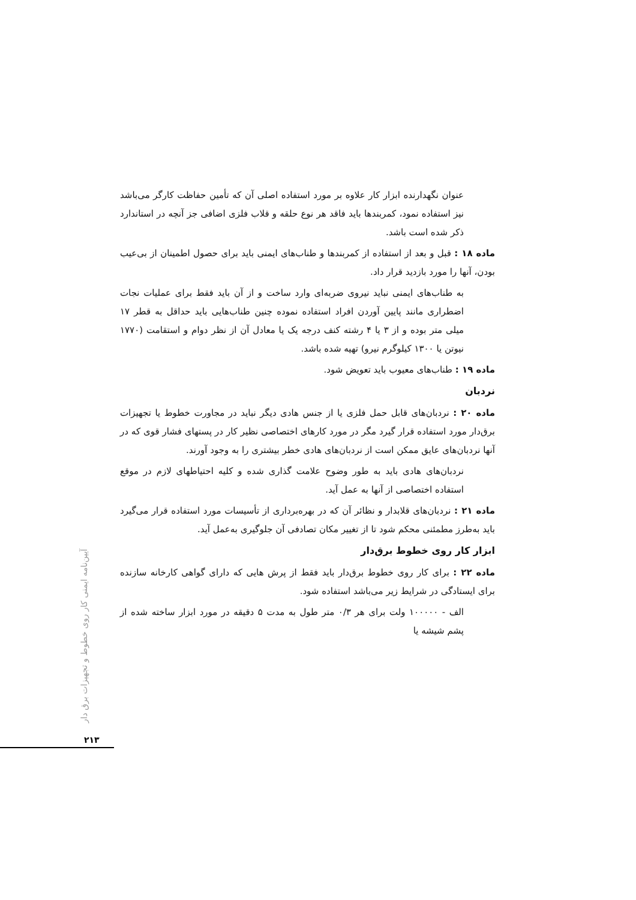عنوان نگهدارنده ابزار کار علاوه بر مورد استفاده اصلی آن که تأمین حفاظت کارگر می‌باشد نیز استفاده نمود، کمربندها باید فاقد هر نوع حلقه و قلاب فلزی اضافی جز آنچه در استاندارد ذکر شده است باشد.
ماده ۱۸ : قبل و بعد از استفاده از کمربندها و طناب‌های ایمنی باید برای حصول اطمینان از بی‌عیب بودن، آنها را مورد بازدید قرار داد.
به طناب‌های ایمنی نباید نیروی ضربه‌ای وارد ساخت و از آن باید فقط برای عملیات نجات اضطراری مانند پایین آوردن افراد استفاده نموده چنین طناب‌هایی باید حداقل به قطر ۱۷ میلی متر بوده و از ۳ یا ۴ رشته کنف درجه یک یا معادل آن از نظر دوام و استقامت (۱۷۷۰ نیوتن یا ۱۳۰۰ کیلوگرم نیرو) تهیه شده باشد.
ماده ۱۹ : طناب‌های معیوب باید تعویض شود.
نردبان
ماده ۲۰ : نردبان‌های قابل حمل فلزی یا از جنس هادی دیگر نباید در مجاورت خطوط یا تجهیزات برق‌دار مورد استفاده قرار گیرد مگر در مورد کارهای اختصاصی نظیر کار در پستهای فشار قوی که در آنها نردبان‌های عایق ممکن است از نردبان‌های هادی خطر بیشتری را به وجود آورند.
نردبان‌های هادی باید به طور وضوح علامت گذاری شده و کلیه احتیاطهای لازم در موقع استفاده اختصاصی از آنها به عمل آید.
ماده ۲۱ : نردبان‌های قلابدار و نظائر آن که در بهره‌برداری از تأسیسات مورد استفاده قرار می‌گیرد باید به‌طرز مطمئنی محکم شود تا از تغییر مکان تصادفی آن جلوگیری به‌عمل آید.
ابزار کار روی خطوط برق‌دار
ماده ۲۲ : برای کار روی خطوط برق‌دار باید فقط از پرش هایی که دارای گواهی کارخانه سازنده برای ایستادگی در شرایط زیر می‌باشد استفاده شود.
الف - ۱۰۰۰۰۰ ولت برای هر ۰/۳ متر طول به مدت ۵ دقیقه در مورد ابزار ساخته شده از پشم شیشه یا
آیین‌نامه ایمنی کار روی خطوط و تجهیزات برق دار
۲۱۳